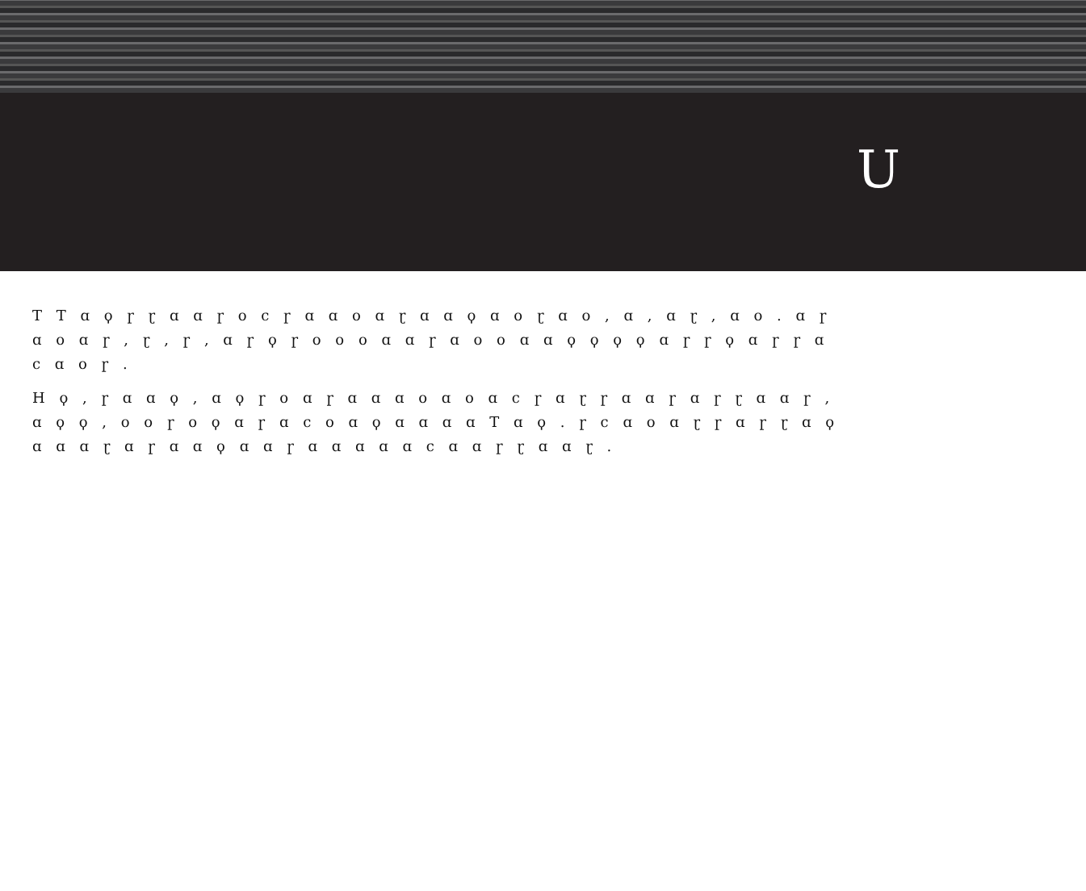U
T T ɑ ϙ ɼ ɽ ɑ ɑ ɼ o c ɼ ɑ ɑ o ɑ ɽ ɑ ɑ ϙ ɑ o ɽ ɑ o , ɑ , ɑ ɽ , ɑ o . ɑ ɼ ɑ o ɑ ɼ , ɽ , ɼ , ɑ ɼ ϙ ɼ o o o ɑ ɑ ɼ ɑ o o ɑ ɑ ϙ ϙ ϙ ϙ ɑ ɼ ɼ ϙ ɑ ɼ ɼ ɑ c ɑ o ɼ .
H ϙ , ɼ ɑ ɑ ϙ , ɑ ϙ ɼ o ɑ ɼ ɑ ɑ ɑ o ɑ o ɑ c ɼ ɑ ɽ ɼ ɑ ɑ ɼ ɑ ɼ ɽ ɑ ɑ ɼ , ɑ ϙ ϙ , o o ɼ o ϙ ɑ ɼ ɑ c o ɑ ϙ ɑ ɑ ɑ ɑ T ɑ ϙ . ɼ c ɑ o ɑ ɽ ɼ ɑ ɼ ɽ ɑ ϙ ɑ ɑ ɑ ɽ ɑ ɼ ɑ ɑ ϙ ɑ ɑ ɼ ɑ ɑ ɑ ɑ ɑ c ɑ ɑ ɼ ɽ ɑ ɑ ɽ .